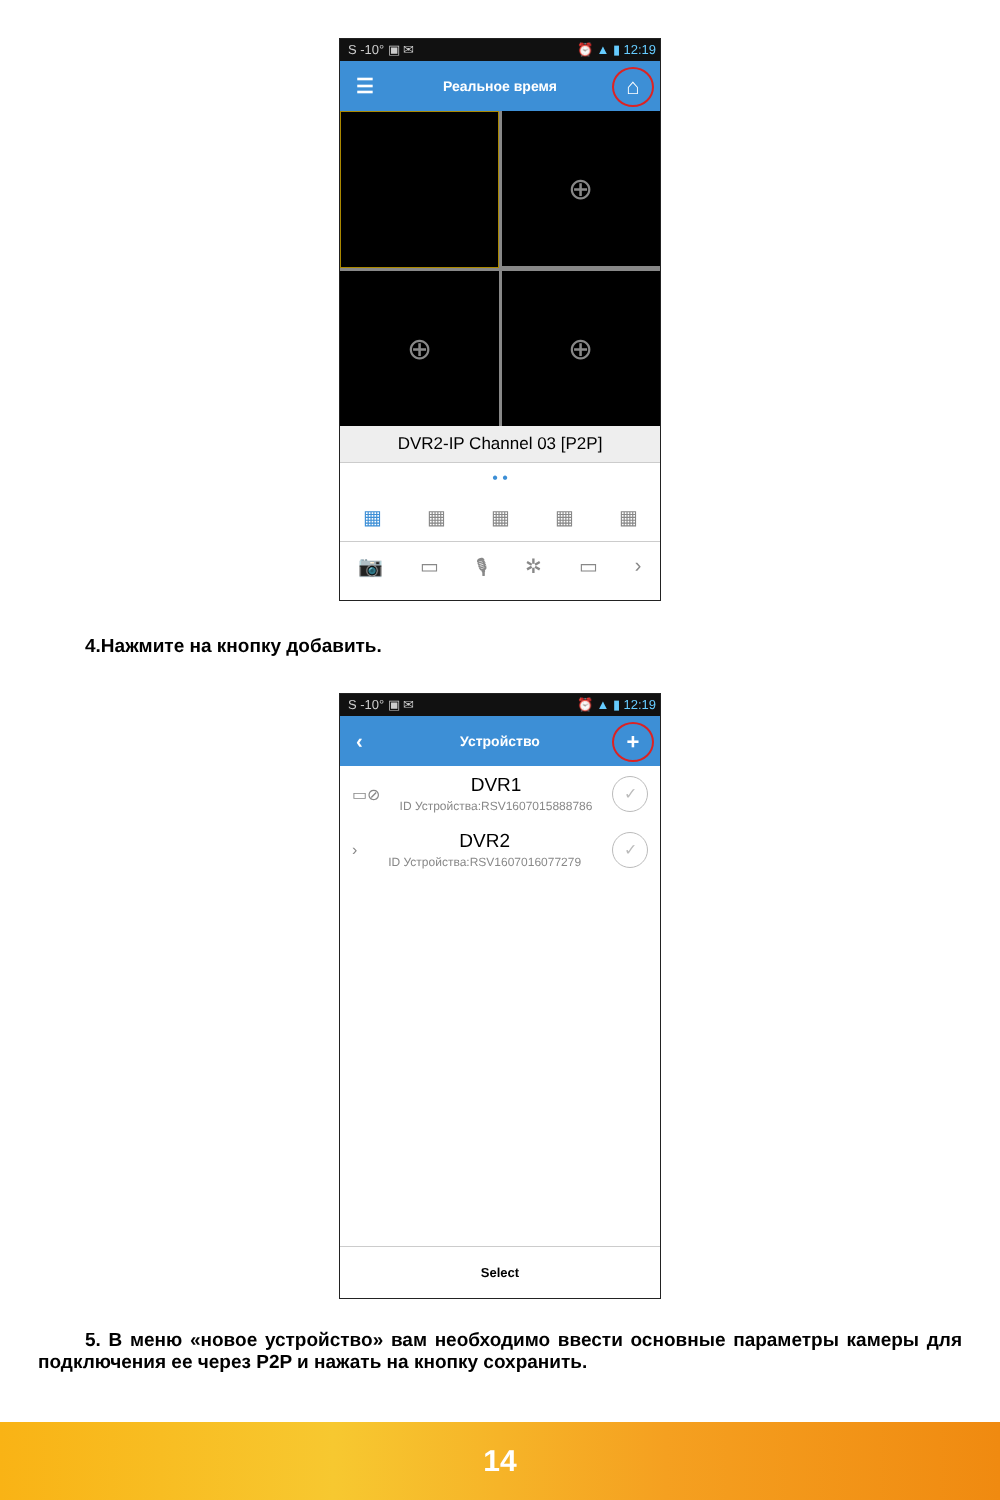S -10° ▣ ✉ ⏰ ▲ ▮ 12:19
☰ Реальное время ⌂
⊕
⊕
⊕
DVR2-IP Channel 03 [P2P]
• •
▦ ▦ ▦ ▦ ▦
📷 ▭ 🎙 ✲ ▭ ›
4.Нажмите на кнопку добавить.
S -10° ▣ ✉ ⏰ ▲ ▮ 12:19
‹ Устройство +
▭⊘
DVR1
ID Устройства:RSV1607015888786
✓
›
DVR2
ID Устройства:RSV1607016077279
✓
Select
5. В меню «новое устройство» вам необходимо ввести основные параметры камеры для подключения ее через P2P и нажать на кнопку сохранить.
14